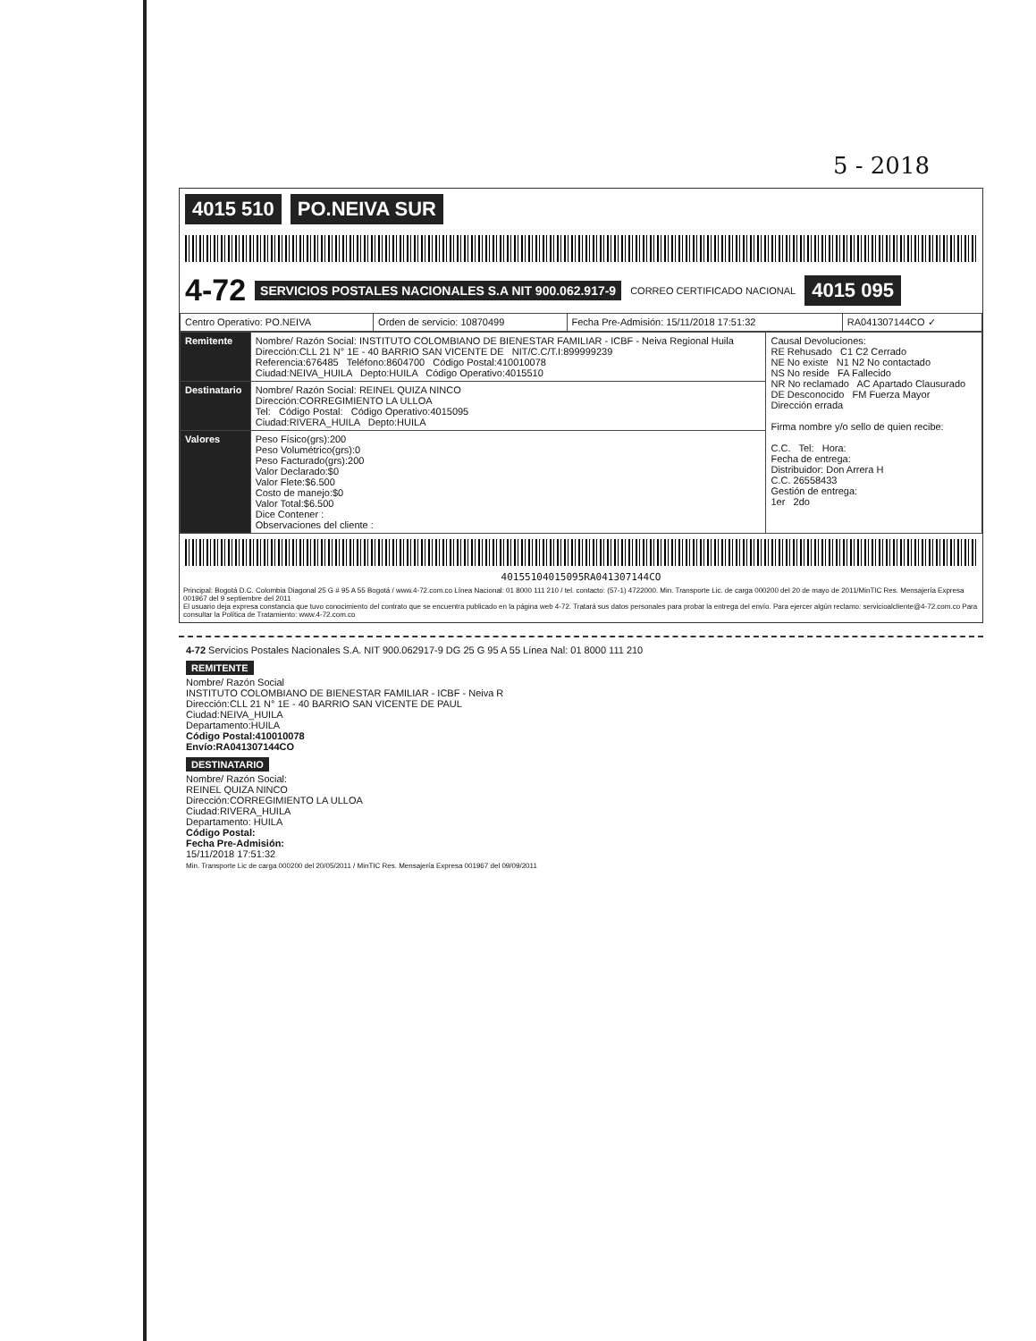5 - 2018
4015 510 PO.NEIVA SUR
4-72 SERVICIOS POSTALES NACIONALES S.A NIT 900.062.917-9 CORREO CERTIFICADO NACIONAL 4015 095
| Centro Operativo: PO.NEIVA | Orden de servicio: 10870499 | Fecha Pre-Admisión: 15/11/2018 17:51:32 | RA041307144CO ✓ |
| Remitente | Nombre/ Razón Social: INSTITUTO COLOMBIANO DE BIENESTAR FAMILIAR - ICBF - Neiva Regional Huila Dirección:CLL 21 N° 1E - 40 BARRIO SAN VICENTE DE NIT/C.C/T.I:899999239 Referencia:676485 Teléfono:8604700 Código Postal:410010078 Ciudad:NEIVA_HUILA Depto:HUILA Código Operativo:4015510 | Causal Devoluciones: RE Rehusado C1 C2 Cerrado NE No existe N1 N2 No contactado NS No reside FA Fallecido NR No reclamado AC Apartado Clausurado DE Desconocido FM Fuerza Mayor Dirección errada Firma nombre y/o sello de quien recibe: C.C. Tel: Hora: Fecha de entrega: Distribuidor: Don Arrera H C.C. 26558433 Gestión de entrega: 1er 2do |
| Destinatario | Nombre/ Razón Social: REINEL QUIZA NINCO Dirección:CORREGIMIENTO LA ULLOA Tel: Código Postal: Código Operativo:4015095 Ciudad:RIVERA_HUILA Depto:HUILA | |
| Valores | Peso Físico(grs):200 Peso Volumétrico(grs):0 Peso Facturado(grs):200 Valor Declarado:$0 Valor Flete:$6.500 Costo de manejo:$0 Valor Total:$6.500 Dice Contener : Observaciones del cliente : | |
40155104015095RA041307144CO
Principal: Bogotá D.C. Colombia Diagonal 25 G # 95 A 55 Bogotá / www.4-72.com.co Línea Nacional: 01 8000 111 210 / tel. contacto: (57-1) 4722000. Min. Transporte Lic. de carga 000200 del 20 de mayo de 2011/MinTIC Res. Mensajería Expresa 001967 del 9 septiembre del 2011
El usuario deja expresa constancia que tuvo conocimiento del contrato que se encuentra publicado en la página web 4-72. Tratará sus datos personales para probar la entrega del envío. Para ejercer algún reclamo: servicioalcliente@4-72.com.co Para consultar la Política de Tratamiento: www.4-72.com.co
4-72 Servicios Postales Nacionales S.A. NIT 900.062917-9 DG 25 G 95 A 55 Línea Nal: 01 8000 111 210
REMITENTE
Nombre/ Razón Social
INSTITUTO COLOMBIANO DE BIENESTAR FAMILIAR - ICBF - Neiva R
Dirección:CLL 21 N° 1E - 40 BARRIO SAN VICENTE DE PAUL
Ciudad:NEIVA_HUILA
Departamento:HUILA
Código Postal:410010078
Envío:RA041307144CO
DESTINATARIO
Nombre/ Razón Social:
REINEL QUIZA NINCO
Dirección:CORREGIMIENTO LA ULLOA
Ciudad:RIVERA_HUILA
Departamento: HUILA
Código Postal:
Fecha Pre-Admisión:
15/11/2018 17:51:32
Min. Transporte Lic de carga 000200 del 20/05/2011 / MinTIC Res. Mensajería Expresa 001967 del 09/09/2011